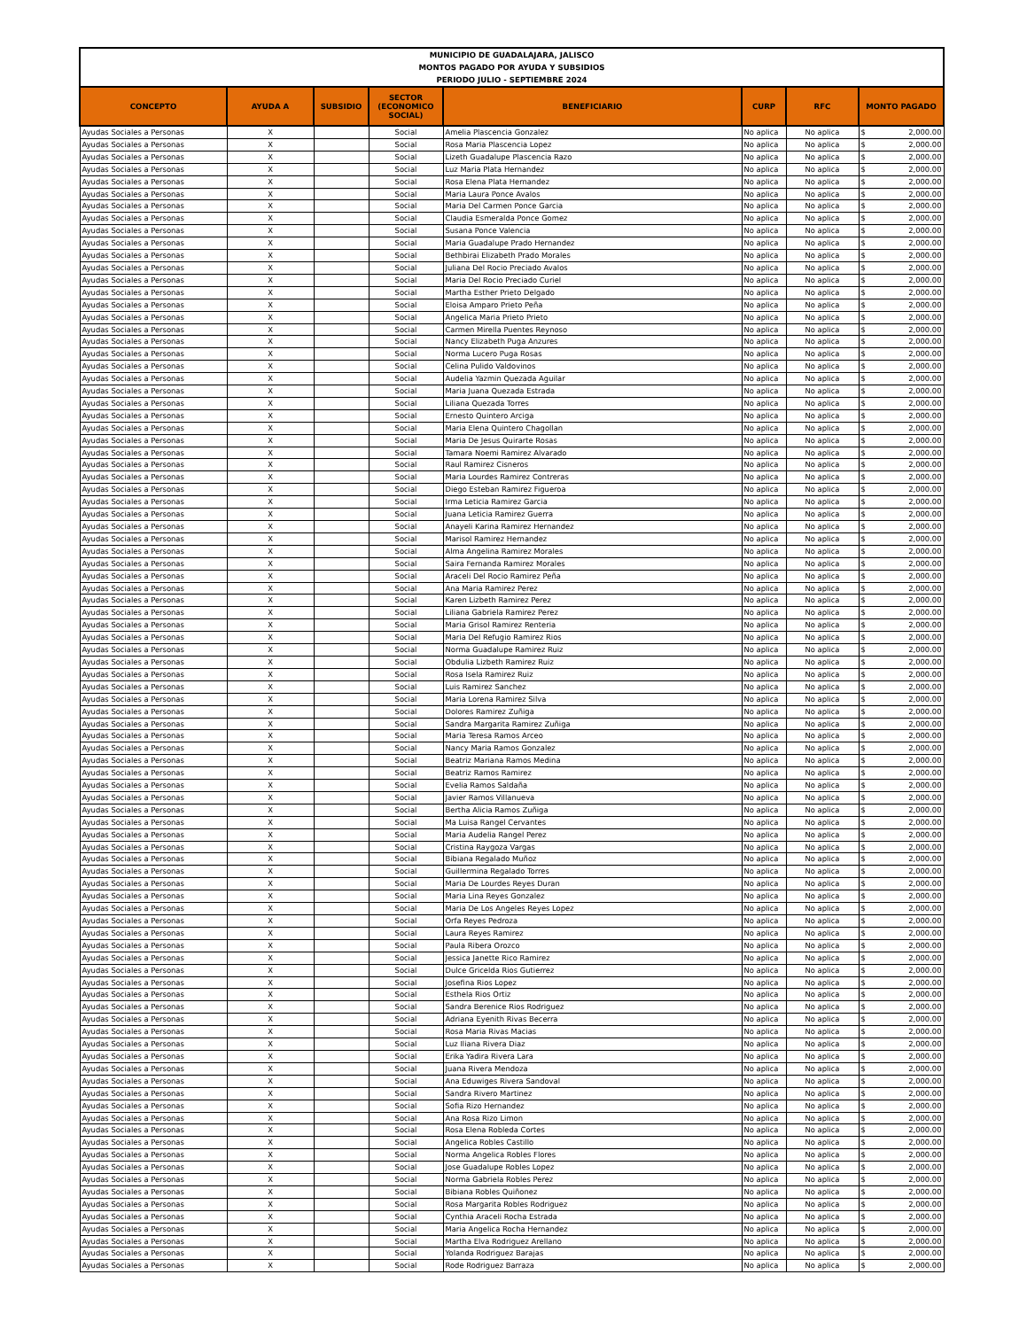| MUNICIPIO DE GUADALAJARA, JALISCO MONTOS PAGADO POR AYUDA Y SUBSIDIOS PERIODO JULIO - SEPTIEMBRE 2024 | | | | | | | |
| CONCEPTO | AYUDA A | SUBSIDIO | SECTOR (ECONOMICO SOCIAL) | BENEFICIARIO | CURP | RFC | MONTO PAGADO |
| Ayudas Sociales a Personas | X | | Social | Amelia Plascencia Gonzalez | No aplica | No aplica | $ 2,000.00 |
| Ayudas Sociales a Personas | X | | Social | Rosa Maria Plascencia Lopez | No aplica | No aplica | $ 2,000.00 |
| Ayudas Sociales a Personas | X | | Social | Lizeth Guadalupe Plascencia Razo | No aplica | No aplica | $ 2,000.00 |
| Ayudas Sociales a Personas | X | | Social | Luz Maria Plata Hernandez | No aplica | No aplica | $ 2,000.00 |
| Ayudas Sociales a Personas | X | | Social | Rosa Elena Plata Hernandez | No aplica | No aplica | $ 2,000.00 |
| Ayudas Sociales a Personas | X | | Social | Maria Laura Ponce Avalos | No aplica | No aplica | $ 2,000.00 |
| Ayudas Sociales a Personas | X | | Social | Maria Del Carmen Ponce Garcia | No aplica | No aplica | $ 2,000.00 |
| Ayudas Sociales a Personas | X | | Social | Claudia Esmeralda Ponce Gomez | No aplica | No aplica | $ 2,000.00 |
| Ayudas Sociales a Personas | X | | Social | Susana Ponce Valencia | No aplica | No aplica | $ 2,000.00 |
| Ayudas Sociales a Personas | X | | Social | Maria Guadalupe Prado Hernandez | No aplica | No aplica | $ 2,000.00 |
| Ayudas Sociales a Personas | X | | Social | Bethbirai Elizabeth Prado Morales | No aplica | No aplica | $ 2,000.00 |
| Ayudas Sociales a Personas | X | | Social | Juliana Del Rocio Preciado Avalos | No aplica | No aplica | $ 2,000.00 |
| Ayudas Sociales a Personas | X | | Social | Maria Del Rocio Preciado Curiel | No aplica | No aplica | $ 2,000.00 |
| Ayudas Sociales a Personas | X | | Social | Martha Esther Prieto Delgado | No aplica | No aplica | $ 2,000.00 |
| Ayudas Sociales a Personas | X | | Social | Eloisa Amparo Prieto Peña | No aplica | No aplica | $ 2,000.00 |
| Ayudas Sociales a Personas | X | | Social | Angelica Maria Prieto Prieto | No aplica | No aplica | $ 2,000.00 |
| Ayudas Sociales a Personas | X | | Social | Carmen Mirella Puentes Reynoso | No aplica | No aplica | $ 2,000.00 |
| Ayudas Sociales a Personas | X | | Social | Nancy Elizabeth Puga Anzures | No aplica | No aplica | $ 2,000.00 |
| Ayudas Sociales a Personas | X | | Social | Norma Lucero Puga Rosas | No aplica | No aplica | $ 2,000.00 |
| Ayudas Sociales a Personas | X | | Social | Celina Pulido Valdovinos | No aplica | No aplica | $ 2,000.00 |
| Ayudas Sociales a Personas | X | | Social | Audelia Yazmin Quezada Aguilar | No aplica | No aplica | $ 2,000.00 |
| Ayudas Sociales a Personas | X | | Social | Maria Juana Quezada Estrada | No aplica | No aplica | $ 2,000.00 |
| Ayudas Sociales a Personas | X | | Social | Liliana Quezada Torres | No aplica | No aplica | $ 2,000.00 |
| Ayudas Sociales a Personas | X | | Social | Ernesto Quintero Arciga | No aplica | No aplica | $ 2,000.00 |
| Ayudas Sociales a Personas | X | | Social | Maria Elena Quintero Chagollan | No aplica | No aplica | $ 2,000.00 |
| Ayudas Sociales a Personas | X | | Social | Maria De Jesus Quirarte Rosas | No aplica | No aplica | $ 2,000.00 |
| Ayudas Sociales a Personas | X | | Social | Tamara Noemi Ramirez Alvarado | No aplica | No aplica | $ 2,000.00 |
| Ayudas Sociales a Personas | X | | Social | Raul Ramirez Cisneros | No aplica | No aplica | $ 2,000.00 |
| Ayudas Sociales a Personas | X | | Social | Maria Lourdes Ramirez Contreras | No aplica | No aplica | $ 2,000.00 |
| Ayudas Sociales a Personas | X | | Social | Diego Esteban Ramirez Figueroa | No aplica | No aplica | $ 2,000.00 |
| Ayudas Sociales a Personas | X | | Social | Irma Leticia Ramirez Garcia | No aplica | No aplica | $ 2,000.00 |
| Ayudas Sociales a Personas | X | | Social | Juana Leticia Ramirez Guerra | No aplica | No aplica | $ 2,000.00 |
| Ayudas Sociales a Personas | X | | Social | Anayeli Karina Ramirez Hernandez | No aplica | No aplica | $ 2,000.00 |
| Ayudas Sociales a Personas | X | | Social | Marisol Ramirez Hernandez | No aplica | No aplica | $ 2,000.00 |
| Ayudas Sociales a Personas | X | | Social | Alma Angelina Ramirez Morales | No aplica | No aplica | $ 2,000.00 |
| Ayudas Sociales a Personas | X | | Social | Saira Fernanda Ramirez Morales | No aplica | No aplica | $ 2,000.00 |
| Ayudas Sociales a Personas | X | | Social | Araceli Del Rocio Ramirez Peña | No aplica | No aplica | $ 2,000.00 |
| Ayudas Sociales a Personas | X | | Social | Ana Maria Ramirez Perez | No aplica | No aplica | $ 2,000.00 |
| Ayudas Sociales a Personas | X | | Social | Karen Lizbeth Ramirez Perez | No aplica | No aplica | $ 2,000.00 |
| Ayudas Sociales a Personas | X | | Social | Liliana Gabriela Ramirez Perez | No aplica | No aplica | $ 2,000.00 |
| Ayudas Sociales a Personas | X | | Social | Maria Grisol Ramirez Renteria | No aplica | No aplica | $ 2,000.00 |
| Ayudas Sociales a Personas | X | | Social | Maria Del Refugio Ramirez Rios | No aplica | No aplica | $ 2,000.00 |
| Ayudas Sociales a Personas | X | | Social | Norma Guadalupe Ramirez Ruiz | No aplica | No aplica | $ 2,000.00 |
| Ayudas Sociales a Personas | X | | Social | Obdulia Lizbeth Ramirez Ruiz | No aplica | No aplica | $ 2,000.00 |
| Ayudas Sociales a Personas | X | | Social | Rosa Isela Ramirez Ruiz | No aplica | No aplica | $ 2,000.00 |
| Ayudas Sociales a Personas | X | | Social | Luis Ramirez Sanchez | No aplica | No aplica | $ 2,000.00 |
| Ayudas Sociales a Personas | X | | Social | Maria Lorena Ramirez Silva | No aplica | No aplica | $ 2,000.00 |
| Ayudas Sociales a Personas | X | | Social | Dolores Ramirez Zuñiga | No aplica | No aplica | $ 2,000.00 |
| Ayudas Sociales a Personas | X | | Social | Sandra Margarita Ramirez Zuñiga | No aplica | No aplica | $ 2,000.00 |
| Ayudas Sociales a Personas | X | | Social | Maria Teresa Ramos Arceo | No aplica | No aplica | $ 2,000.00 |
| Ayudas Sociales a Personas | X | | Social | Nancy Maria Ramos Gonzalez | No aplica | No aplica | $ 2,000.00 |
| Ayudas Sociales a Personas | X | | Social | Beatriz Mariana Ramos Medina | No aplica | No aplica | $ 2,000.00 |
| Ayudas Sociales a Personas | X | | Social | Beatriz Ramos Ramirez | No aplica | No aplica | $ 2,000.00 |
| Ayudas Sociales a Personas | X | | Social | Evelia Ramos Saldaña | No aplica | No aplica | $ 2,000.00 |
| Ayudas Sociales a Personas | X | | Social | Javier Ramos Villanueva | No aplica | No aplica | $ 2,000.00 |
| Ayudas Sociales a Personas | X | | Social | Bertha Alicia Ramos Zuñiga | No aplica | No aplica | $ 2,000.00 |
| Ayudas Sociales a Personas | X | | Social | Ma Luisa Rangel Cervantes | No aplica | No aplica | $ 2,000.00 |
| Ayudas Sociales a Personas | X | | Social | Maria Audelia Rangel Perez | No aplica | No aplica | $ 2,000.00 |
| Ayudas Sociales a Personas | X | | Social | Cristina Raygoza Vargas | No aplica | No aplica | $ 2,000.00 |
| Ayudas Sociales a Personas | X | | Social | Bibiana Regalado Muñoz | No aplica | No aplica | $ 2,000.00 |
| Ayudas Sociales a Personas | X | | Social | Guillermina Regalado Torres | No aplica | No aplica | $ 2,000.00 |
| Ayudas Sociales a Personas | X | | Social | Maria De Lourdes Reyes Duran | No aplica | No aplica | $ 2,000.00 |
| Ayudas Sociales a Personas | X | | Social | Maria Lina Reyes Gonzalez | No aplica | No aplica | $ 2,000.00 |
| Ayudas Sociales a Personas | X | | Social | Maria De Los Angeles Reyes Lopez | No aplica | No aplica | $ 2,000.00 |
| Ayudas Sociales a Personas | X | | Social | Orfa Reyes Pedroza | No aplica | No aplica | $ 2,000.00 |
| Ayudas Sociales a Personas | X | | Social | Laura Reyes Ramirez | No aplica | No aplica | $ 2,000.00 |
| Ayudas Sociales a Personas | X | | Social | Paula Ribera Orozco | No aplica | No aplica | $ 2,000.00 |
| Ayudas Sociales a Personas | X | | Social | Jessica Janette Rico Ramirez | No aplica | No aplica | $ 2,000.00 |
| Ayudas Sociales a Personas | X | | Social | Dulce Gricelda Rios Gutierrez | No aplica | No aplica | $ 2,000.00 |
| Ayudas Sociales a Personas | X | | Social | Josefina Rios Lopez | No aplica | No aplica | $ 2,000.00 |
| Ayudas Sociales a Personas | X | | Social | Esthela Rios Ortiz | No aplica | No aplica | $ 2,000.00 |
| Ayudas Sociales a Personas | X | | Social | Sandra Berenice Rios Rodriguez | No aplica | No aplica | $ 2,000.00 |
| Ayudas Sociales a Personas | X | | Social | Adriana Eyenith Rivas Becerra | No aplica | No aplica | $ 2,000.00 |
| Ayudas Sociales a Personas | X | | Social | Rosa Maria Rivas Macias | No aplica | No aplica | $ 2,000.00 |
| Ayudas Sociales a Personas | X | | Social | Luz Iliana Rivera Diaz | No aplica | No aplica | $ 2,000.00 |
| Ayudas Sociales a Personas | X | | Social | Erika Yadira Rivera Lara | No aplica | No aplica | $ 2,000.00 |
| Ayudas Sociales a Personas | X | | Social | Juana Rivera Mendoza | No aplica | No aplica | $ 2,000.00 |
| Ayudas Sociales a Personas | X | | Social | Ana Eduwiges Rivera Sandoval | No aplica | No aplica | $ 2,000.00 |
| Ayudas Sociales a Personas | X | | Social | Sandra Rivero Martinez | No aplica | No aplica | $ 2,000.00 |
| Ayudas Sociales a Personas | X | | Social | Sofia Rizo Hernandez | No aplica | No aplica | $ 2,000.00 |
| Ayudas Sociales a Personas | X | | Social | Ana Rosa Rizo Limon | No aplica | No aplica | $ 2,000.00 |
| Ayudas Sociales a Personas | X | | Social | Rosa Elena Robleda Cortes | No aplica | No aplica | $ 2,000.00 |
| Ayudas Sociales a Personas | X | | Social | Angelica Robles Castillo | No aplica | No aplica | $ 2,000.00 |
| Ayudas Sociales a Personas | X | | Social | Norma Angelica Robles Flores | No aplica | No aplica | $ 2,000.00 |
| Ayudas Sociales a Personas | X | | Social | Jose Guadalupe Robles Lopez | No aplica | No aplica | $ 2,000.00 |
| Ayudas Sociales a Personas | X | | Social | Norma Gabriela Robles Perez | No aplica | No aplica | $ 2,000.00 |
| Ayudas Sociales a Personas | X | | Social | Bibiana Robles Quiñonez | No aplica | No aplica | $ 2,000.00 |
| Ayudas Sociales a Personas | X | | Social | Rosa Margarita Robles Rodriguez | No aplica | No aplica | $ 2,000.00 |
| Ayudas Sociales a Personas | X | | Social | Cynthia Araceli Rocha Estrada | No aplica | No aplica | $ 2,000.00 |
| Ayudas Sociales a Personas | X | | Social | Maria Angelica Rocha Hernandez | No aplica | No aplica | $ 2,000.00 |
| Ayudas Sociales a Personas | X | | Social | Martha Elva Rodriguez Arellano | No aplica | No aplica | $ 2,000.00 |
| Ayudas Sociales a Personas | X | | Social | Yolanda Rodriguez Barajas | No aplica | No aplica | $ 2,000.00 |
| Ayudas Sociales a Personas | X | | Social | Rode Rodriguez Barraza | No aplica | No aplica | $ 2,000.00 |